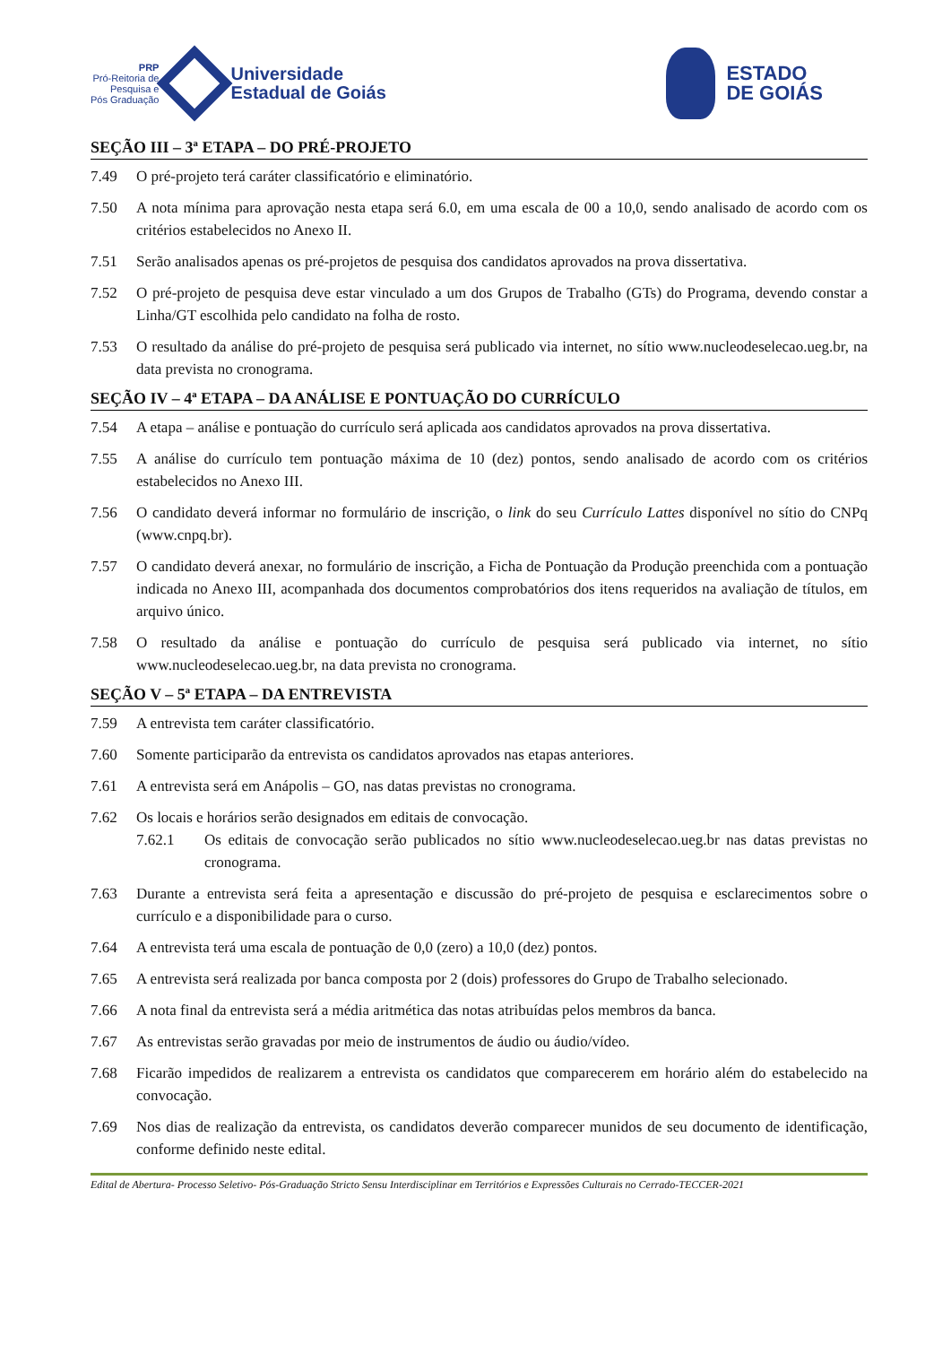PRP
Pró-Reitoria de
Pesquisa e
Pós Graduação
Universidade
Estadual de Goiás
ESTADO
DE GOIÁS
SEÇÃO III – 3ª ETAPA – DO PRÉ-PROJETO
7.49 O pré-projeto terá caráter classificatório e eliminatório.
7.50 A nota mínima para aprovação nesta etapa será 6.0, em uma escala de 00 a 10,0, sendo analisado de acordo com os critérios estabelecidos no Anexo II.
7.51 Serão analisados apenas os pré-projetos de pesquisa dos candidatos aprovados na prova dissertativa.
7.52 O pré-projeto de pesquisa deve estar vinculado a um dos Grupos de Trabalho (GTs) do Programa, devendo constar a Linha/GT escolhida pelo candidato na folha de rosto.
7.53 O resultado da análise do pré-projeto de pesquisa será publicado via internet, no sítio www.nucleodeselecao.ueg.br, na data prevista no cronograma.
SEÇÃO IV – 4ª ETAPA – DA ANÁLISE E PONTUAÇÃO DO CURRÍCULO
7.54 A etapa – análise e pontuação do currículo será aplicada aos candidatos aprovados na prova dissertativa.
7.55 A análise do currículo tem pontuação máxima de 10 (dez) pontos, sendo analisado de acordo com os critérios estabelecidos no Anexo III.
7.56 O candidato deverá informar no formulário de inscrição, o link do seu Currículo Lattes disponível no sítio do CNPq (www.cnpq.br).
7.57 O candidato deverá anexar, no formulário de inscrição, a Ficha de Pontuação da Produção preenchida com a pontuação indicada no Anexo III, acompanhada dos documentos comprobatórios dos itens requeridos na avaliação de títulos, em arquivo único.
7.58 O resultado da análise e pontuação do currículo de pesquisa será publicado via internet, no sítio www.nucleodeselecao.ueg.br, na data prevista no cronograma.
SEÇÃO V – 5ª ETAPA – DA ENTREVISTA
7.59 A entrevista tem caráter classificatório.
7.60 Somente participarão da entrevista os candidatos aprovados nas etapas anteriores.
7.61 A entrevista será em Anápolis – GO, nas datas previstas no cronograma.
7.62 Os locais e horários serão designados em editais de convocação.
7.62.1 Os editais de convocação serão publicados no sítio www.nucleodeselecao.ueg.br nas datas previstas no cronograma.
7.63 Durante a entrevista será feita a apresentação e discussão do pré-projeto de pesquisa e esclarecimentos sobre o currículo e a disponibilidade para o curso.
7.64 A entrevista terá uma escala de pontuação de 0,0 (zero) a 10,0 (dez) pontos.
7.65 A entrevista será realizada por banca composta por 2 (dois) professores do Grupo de Trabalho selecionado.
7.66 A nota final da entrevista será a média aritmética das notas atribuídas pelos membros da banca.
7.67 As entrevistas serão gravadas por meio de instrumentos de áudio ou áudio/vídeo.
7.68 Ficarão impedidos de realizarem a entrevista os candidatos que comparecerem em horário além do estabelecido na convocação.
7.69 Nos dias de realização da entrevista, os candidatos deverão comparecer munidos de seu documento de identificação, conforme definido neste edital.
Edital de Abertura- Processo Seletivo- Pós-Graduação Stricto Sensu Interdisciplinar em Territórios e Expressões Culturais no Cerrado-TECCER-2021